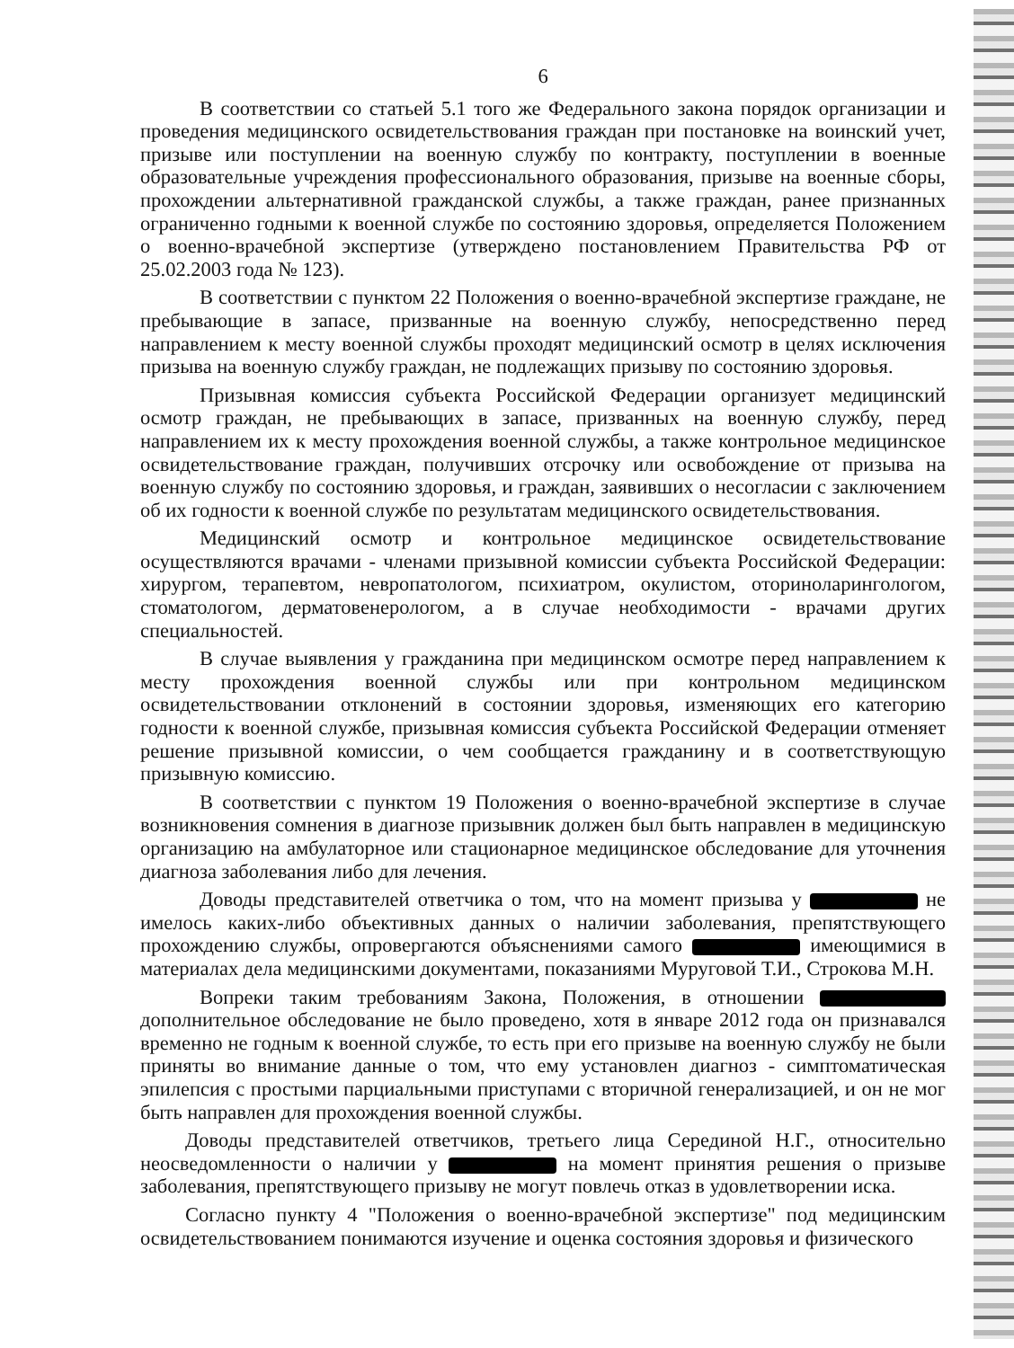6
В соответствии со статьей 5.1 того же Федерального закона порядок организации и проведения медицинского освидетельствования граждан при постановке на воинский учет, призыве или поступлении на военную службу по контракту, поступлении в военные образовательные учреждения профессионального образования, призыве на военные сборы, прохождении альтернативной гражданской службы, а также граждан, ранее признанных ограниченно годными к военной службе по состоянию здоровья, определяется Положением о военно-врачебной экспертизе (утверждено постановлением Правительства РФ от 25.02.2003 года № 123).
В соответствии с пунктом 22 Положения о военно-врачебной экспертизе граждане, не пребывающие в запасе, призванные на военную службу, непосредственно перед направлением к месту военной службы проходят медицинский осмотр в целях исключения призыва на военную службу граждан, не подлежащих призыву по состоянию здоровья.
Призывная комиссия субъекта Российской Федерации организует медицинский осмотр граждан, не пребывающих в запасе, призванных на военную службу, перед направлением их к месту прохождения военной службы, а также контрольное медицинское освидетельствование граждан, получивших отсрочку или освобождение от призыва на военную службу по состоянию здоровья, и граждан, заявивших о несогласии с заключением об их годности к военной службе по результатам медицинского освидетельствования.
Медицинский осмотр и контрольное медицинское освидетельствование осуществляются врачами - членами призывной комиссии субъекта Российской Федерации: хирургом, терапевтом, невропатологом, психиатром, окулистом, оториноларингологом, стоматологом, дерматовенерологом, а в случае необходимости - врачами других специальностей.
В случае выявления у гражданина при медицинском осмотре перед направлением к месту прохождения военной службы или при контрольном медицинском освидетельствовании отклонений в состоянии здоровья, изменяющих его категорию годности к военной службе, призывная комиссия субъекта Российской Федерации отменяет решение призывной комиссии, о чем сообщается гражданину и в соответствующую призывную комиссию.
В соответствии с пунктом 19 Положения о военно-врачебной экспертизе в случае возникновения сомнения в диагнозе призывник должен был быть направлен в медицинскую организацию на амбулаторное или стационарное медицинское обследование для уточнения диагноза заболевания либо для лечения.
Доводы представителей ответчика о том, что на момент призыва у не имелось каких-либо объективных данных о наличии заболевания, препятствующего прохождению службы, опровергаются объяснениями самого имеющимися в материалах дела медицинскими документами, показаниями Муруговой Т.И., Строкова М.Н.
Вопреки таким требованиям Закона, Положения, в отношении дополнительное обследование не было проведено, хотя в январе 2012 года он признавался временно не годным к военной службе, то есть при его призыве на военную службу не были приняты во внимание данные о том, что ему установлен диагноз - симптоматическая эпилепсия с простыми парциальными приступами с вторичной генерализацией, и он не мог быть направлен для прохождения военной службы.
Доводы представителей ответчиков, третьего лица Серединой Н.Г., относительно неосведомленности о наличии у на момент принятия решения о призыве заболевания, препятствующего призыву не могут повлечь отказ в удовлетворении иска.
Согласно пункту 4 "Положения о военно-врачебной экспертизе" под медицинским освидетельствованием понимаются изучение и оценка состояния здоровья и физического